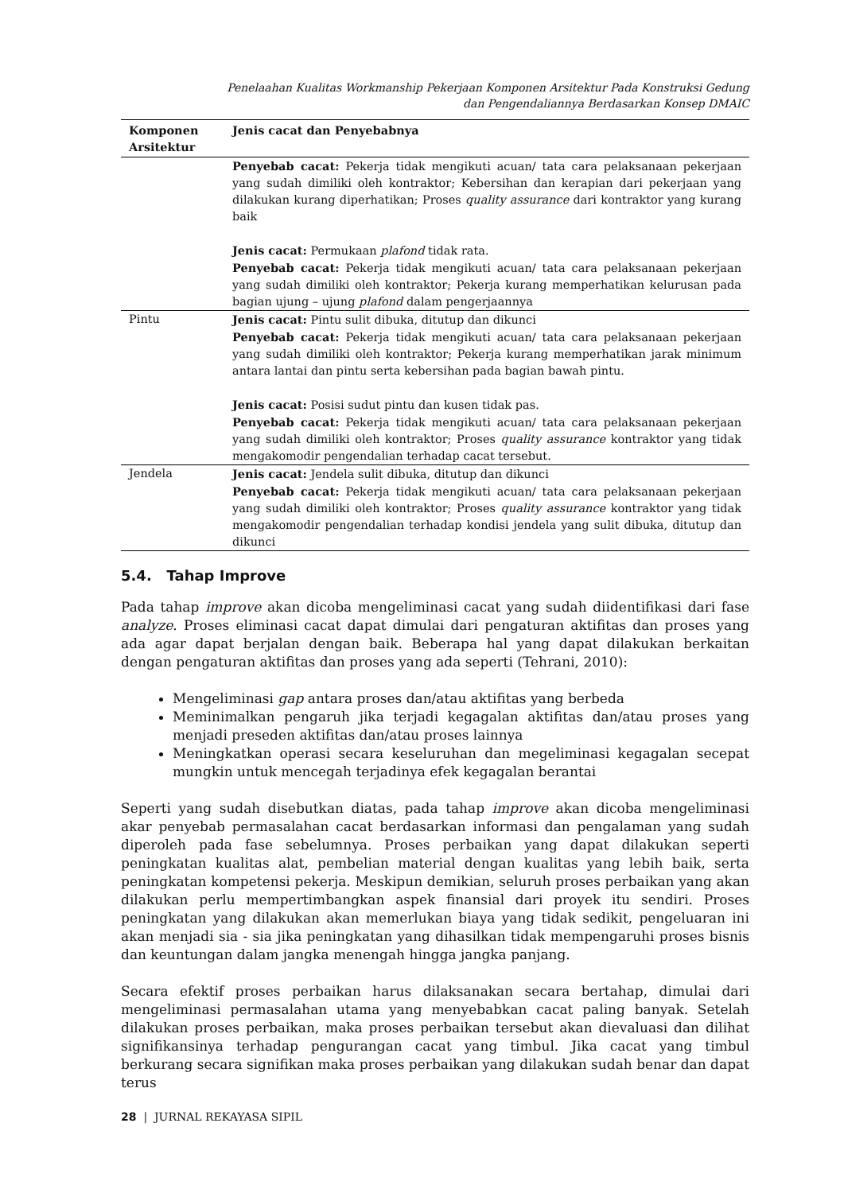Penelaahan Kualitas Workmanship Pekerjaan Komponen Arsitektur Pada Konstruksi Gedung
dan Pengendaliannya Berdasarkan Konsep DMAIC
| Komponen Arsitektur | Jenis cacat dan Penyebabnya |
| --- | --- |
| | Penyebab cacat: Pekerja tidak mengikuti acuan/ tata cara pelaksanaan pekerjaan yang sudah dimiliki oleh kontraktor; Kebersihan dan kerapian dari pekerjaan yang dilakukan kurang diperhatikan; Proses quality assurance dari kontraktor yang kurang baik Jenis cacat: Permukaan plafond tidak rata. Penyebab cacat: Pekerja tidak mengikuti acuan/ tata cara pelaksanaan pekerjaan yang sudah dimiliki oleh kontraktor; Pekerja kurang memperhatikan kelurusan pada bagian ujung – ujung plafond dalam pengerjaannya |
| Pintu | Jenis cacat: Pintu sulit dibuka, ditutup dan dikunci Penyebab cacat: Pekerja tidak mengikuti acuan/ tata cara pelaksanaan pekerjaan yang sudah dimiliki oleh kontraktor; Pekerja kurang memperhatikan jarak minimum antara lantai dan pintu serta kebersihan pada bagian bawah pintu. Jenis cacat: Posisi sudut pintu dan kusen tidak pas. Penyebab cacat: Pekerja tidak mengikuti acuan/ tata cara pelaksanaan pekerjaan yang sudah dimiliki oleh kontraktor; Proses quality assurance kontraktor yang tidak mengakomodir pengendalian terhadap cacat tersebut. |
| Jendela | Jenis cacat: Jendela sulit dibuka, ditutup dan dikunci Penyebab cacat: Pekerja tidak mengikuti acuan/ tata cara pelaksanaan pekerjaan yang sudah dimiliki oleh kontraktor; Proses quality assurance kontraktor yang tidak mengakomodir pengendalian terhadap kondisi jendela yang sulit dibuka, ditutup dan dikunci |
5.4. Tahap Improve
Pada tahap improve akan dicoba mengeliminasi cacat yang sudah diidentifikasi dari fase analyze. Proses eliminasi cacat dapat dimulai dari pengaturan aktifitas dan proses yang ada agar dapat berjalan dengan baik. Beberapa hal yang dapat dilakukan berkaitan dengan pengaturan aktifitas dan proses yang ada seperti (Tehrani, 2010):
Mengeliminasi gap antara proses dan/atau aktifitas yang berbeda
Meminimalkan pengaruh jika terjadi kegagalan aktifitas dan/atau proses yang menjadi preseden aktifitas dan/atau proses lainnya
Meningkatkan operasi secara keseluruhan dan megeliminasi kegagalan secepat mungkin untuk mencegah terjadinya efek kegagalan berantai
Seperti yang sudah disebutkan diatas, pada tahap improve akan dicoba mengeliminasi akar penyebab permasalahan cacat berdasarkan informasi dan pengalaman yang sudah diperoleh pada fase sebelumnya. Proses perbaikan yang dapat dilakukan seperti peningkatan kualitas alat, pembelian material dengan kualitas yang lebih baik, serta peningkatan kompetensi pekerja. Meskipun demikian, seluruh proses perbaikan yang akan dilakukan perlu mempertimbangkan aspek finansial dari proyek itu sendiri. Proses peningkatan yang dilakukan akan memerlukan biaya yang tidak sedikit, pengeluaran ini akan menjadi sia - sia jika peningkatan yang dihasilkan tidak mempengaruhi proses bisnis dan keuntungan dalam jangka menengah hingga jangka panjang.
Secara efektif proses perbaikan harus dilaksanakan secara bertahap, dimulai dari mengeliminasi permasalahan utama yang menyebabkan cacat paling banyak. Setelah dilakukan proses perbaikan, maka proses perbaikan tersebut akan dievaluasi dan dilihat signifikansinya terhadap pengurangan cacat yang timbul. Jika cacat yang timbul berkurang secara signifikan maka proses perbaikan yang dilakukan sudah benar dan dapat terus
28 | JURNAL REKAYASA SIPIL